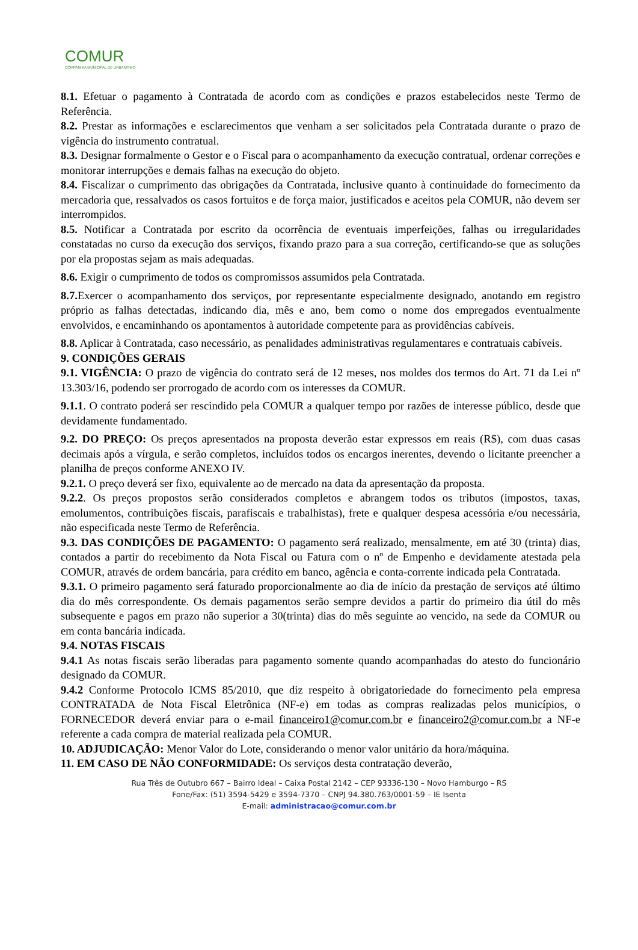COMUR
COMPANHIA MUNICIPAL DE URBANISMO
8.1. Efetuar o pagamento à Contratada de acordo com as condições e prazos estabelecidos neste Termo de Referência.
8.2. Prestar as informações e esclarecimentos que venham a ser solicitados pela Contratada durante o prazo de vigência do instrumento contratual.
8.3. Designar formalmente o Gestor e o Fiscal para o acompanhamento da execução contratual, ordenar correções e monitorar interrupções e demais falhas na execução do objeto.
8.4. Fiscalizar o cumprimento das obrigações da Contratada, inclusive quanto à continuidade do fornecimento da mercadoria que, ressalvados os casos fortuitos e de força maior, justificados e aceitos pela COMUR, não devem ser interrompidos.
8.5. Notificar a Contratada por escrito da ocorrência de eventuais imperfeições, falhas ou irregularidades constatadas no curso da execução dos serviços, fixando prazo para a sua correção, certificando-se que as soluções por ela propostas sejam as mais adequadas.
8.6. Exigir o cumprimento de todos os compromissos assumidos pela Contratada.
8.7. Exercer o acompanhamento dos serviços, por representante especialmente designado, anotando em registro próprio as falhas detectadas, indicando dia, mês e ano, bem como o nome dos empregados eventualmente envolvidos, e encaminhando os apontamentos à autoridade competente para as providências cabíveis.
8.8. Aplicar à Contratada, caso necessário, as penalidades administrativas regulamentares e contratuais cabíveis.
9. CONDIÇÕES GERAIS
9.1. VIGÊNCIA: O prazo de vigência do contrato será de 12 meses, nos moldes dos termos do Art. 71 da Lei nº 13.303/16, podendo ser prorrogado de acordo com os interesses da COMUR.
9.1.1. O contrato poderá ser rescindido pela COMUR a qualquer tempo por razões de interesse público, desde que devidamente fundamentado.
9.2. DO PREÇO: Os preços apresentados na proposta deverão estar expressos em reais (R$), com duas casas decimais após a vírgula, e serão completos, incluídos todos os encargos inerentes, devendo o licitante preencher a planilha de preços conforme ANEXO IV.
9.2.1. O preço deverá ser fixo, equivalente ao de mercado na data da apresentação da proposta.
9.2.2. Os preços propostos serão considerados completos e abrangem todos os tributos (impostos, taxas, emolumentos, contribuições fiscais, parafiscais e trabalhistas), frete e qualquer despesa acessória e/ou necessária, não especificada neste Termo de Referência.
9.3. DAS CONDIÇÕES DE PAGAMENTO: O pagamento será realizado, mensalmente, em até 30 (trinta) dias, contados a partir do recebimento da Nota Fiscal ou Fatura com o nº de Empenho e devidamente atestada pela COMUR, através de ordem bancária, para crédito em banco, agência e conta-corrente indicada pela Contratada.
9.3.1. O primeiro pagamento será faturado proporcionalmente ao dia de início da prestação de serviços até último dia do mês correspondente. Os demais pagamentos serão sempre devidos a partir do primeiro dia útil do mês subsequente e pagos em prazo não superior a 30(trinta) dias do mês seguinte ao vencido, na sede da COMUR ou em conta bancária indicada.
9.4. NOTAS FISCAIS
9.4.1 As notas fiscais serão liberadas para pagamento somente quando acompanhadas do atesto do funcionário designado da COMUR.
9.4.2 Conforme Protocolo ICMS 85/2010, que diz respeito à obrigatoriedade do fornecimento pela empresa CONTRATADA de Nota Fiscal Eletrônica (NF-e) em todas as compras realizadas pelos municípios, o FORNECEDOR deverá enviar para o e-mail financeiro1@comur.com.br e financeiro2@comur.com.br a NF-e referente a cada compra de material realizada pela COMUR.
10. ADJUDICAÇÃO: Menor Valor do Lote, considerando o menor valor unitário da hora/máquina.
11. EM CASO DE NÃO CONFORMIDADE: Os serviços desta contratação deverão,
Rua Três de Outubro 667 – Bairro Ideal – Caixa Postal 2142 – CEP 93336-130 – Novo Hamburgo – RS
Fone/Fax: (51) 3594-5429 e 3594-7370 – CNPJ 94.380.763/0001-59 – IE Isenta
E-mail: administracao@comur.com.br